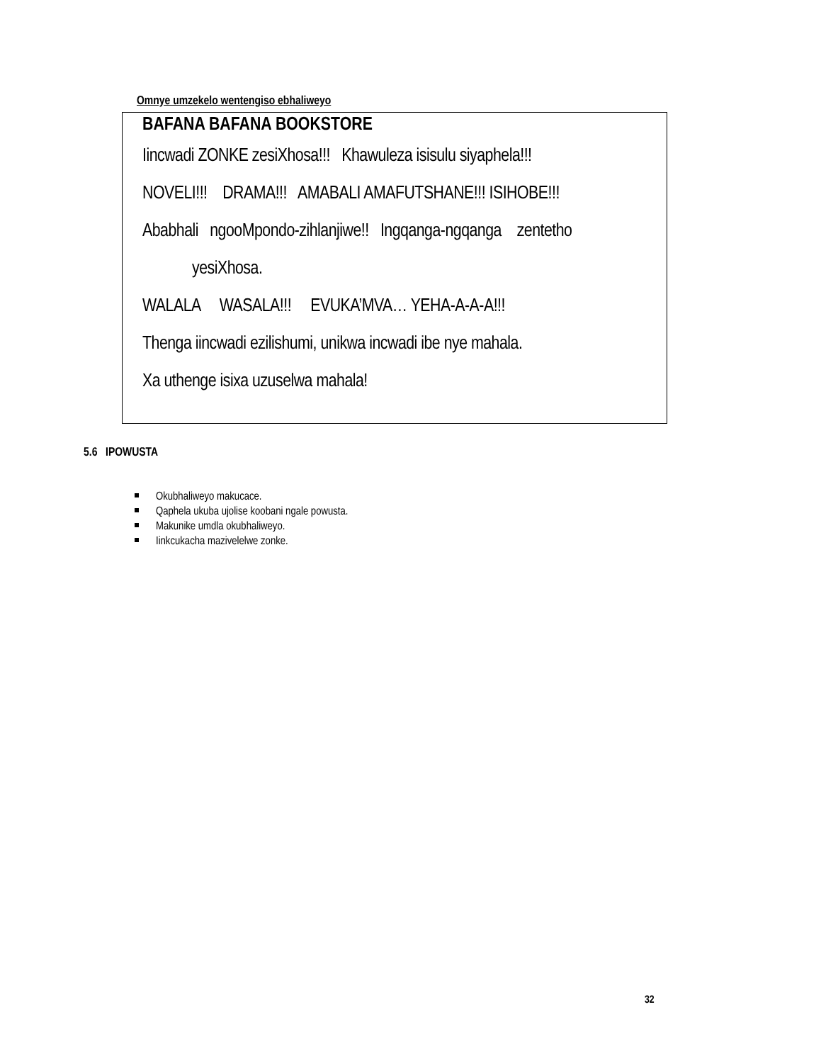Omnye umzekelo wentengiso ebhaliweyo
BAFANA BAFANA BOOKSTORE
Iincwadi ZONKE zesiXhosa!!! Khawuleza isisulu siyaphela!!!
NOVELI!!! DRAMA!!! AMABALI AMAFUTSHANE!!! ISIHOBE!!!
Ababhali ngooMpondo-zihlanjiwe!! Ingqanga-ngqanga zentetho
yesiXhosa.
WALALA WASALA!!! EVUKA’MVA… YEHA-A-A-A!!!
Thenga iincwadi ezilishumi, unikwa incwadi ibe nye mahala.
Xa uthenge isixa uzuselwa mahala!
5.6 IPOWUSTA
Okubhaliweyo makucace.
Qaphela ukuba ujolise koobani ngale powusta.
Makunike umdla okubhaliweyo.
Iinkcukacha mazivelelwe zonke.
32